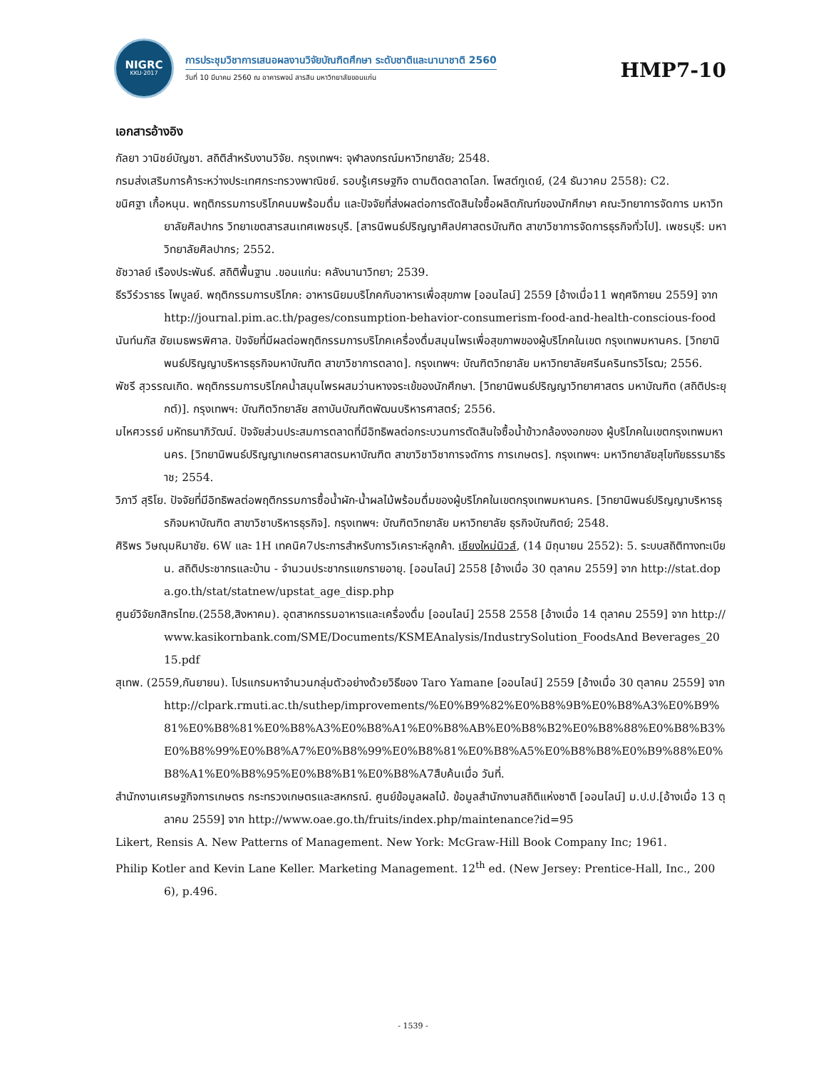NIGRC
KKU·2017
การประชุมวิชาการเสนอผลงานวิจัยบัณฑิตศึกษา ระดับชาติและนานาชาติ 2560
วันที่ 10 มีนาคม 2560 ณ อาคารพจน์ สารสิน มหาวิทยาลัยขอนแก่น
HMP7-10
เอกสารอ้างอิง
กัลยา วานิชย์บัญชา. สถิติสำหรับงานวิจัย. กรุงเทพฯ: จุฬาลงกรณ์มหาวิทยาลัย; 2548.
กรมส่งเสริมการค้าระหว่างประเทศกระทรวงพาณิชย์. รอบรู้เศรษฐกิจ ตามติดตลาดโลก. โพสต์ทูเดย์, (24 ธันวาคม 2558): C2.
ขนิศฐา เกื้อหนุน. พฤติกรรมการบริโภคนมพร้อมดื่ม และปัจจัยที่ส่งผลต่อการตัดสินใจซื้อผลิตภัณฑ์ของนักศึกษา คณะวิทยาการจัดการ มหาวิทยาลัยศิลปากร วิทยาเขตสารสนเทศเพชรบุรี. [สารนิพนธ์ปริญญาศิลปศาสตรบัณฑิต สาขาวิชาการจัดการธุรกิจทั่วไป]. เพชรบุรี: มหาวิทยาลัยศิลปากร; 2552.
ชัชวาลย์ เรืองประพันธ์. สถิติพื้นฐาน .ขอนแก่น: คลังนานาวิทยา; 2539.
ธีรวีร์วราธร ไพบูลย์. พฤติกรรมการบริโภค: อาหารนิยมบริโภคกับอาหารเพื่อสุขภาพ [ออนไลน์] 2559 [อ้างเมื่อ11 พฤศจิกายน 2559] จาก http://journal.pim.ac.th/pages/consumption-behavior-consumerism-food-and-health-conscious-food
นันท์นภัส ชัยเมธพรพิศาล. ปัจจัยที่มีผลต่อพฤติกรรมการบริโภคเครื่องดื่มสมุนไพรเพื่อสุขภาพของผู้บริโภคในเขต กรุงเทพมหานคร. [วิทยานิพนธ์ปริญญาบริหารธุรกิจมหาบัณฑิต สาขาวิชาการตลาด]. กรุงเทพฯ: บัณฑิตวิทยาลัย มหาวิทยาลัยศรีนครินทรวิโรฒ; 2556.
พัชรี สุวรรณเกิด. พฤติกรรมการบริโภคน้ำสมุนไพรผสมว่านหางจระเข้ของนักศึกษา. [วิทยานิพนธ์ปริญญาวิทยาศาสตร มหาบัณฑิต (สถิติประยุกต์)]. กรุงเทพฯ: บัณฑิตวิทยาลัย สถาบันบัณฑิตพัฒนบริหารศาสตร์; 2556.
มไหศวรรย์ มหัทธนาภิวัฒน์. ปัจจัยส่วนประสมการตลาดที่มีอิทธิพลต่อกระบวนการตัดสินใจซื้อน้ำข้าวกล้องงอกของ ผู้บริโภคในเขตกรุงเทพมหานคร. [วิทยานิพนธ์ปริญญาเกษตรศาสตรมหาบัณฑิต สาขาวิชาวิชาการจดัการ การเกษตร]. กรุงเทพฯ: มหาวิทยาลัยสุโขทัยธรรมาธิราช; 2554.
วิภาวี สุริโย. ปัจจัยที่มีอิทธิพลต่อพฤติกรรมการซื้อน้ำผัก-น้ำผลไม้พร้อมดื่มของผู้บริโภคในเขตกรุงเทพมหานคร. [วิทยานิพนธ์ปริญญาบริหารธุรกิจมหาบัณฑิต สาขาวิชาบริหารธุรกิจ]. กรุงเทพฯ: บัณฑิตวิทยาลัย มหาวิทยาลัย ธุรกิจบัณฑิตย์; 2548.
ศิริพร วิษณุมหิมาชัย. 6W และ 1H เทคนิค7ประการสำหรับการวิเคราะห์ลูกค้า. เชียงใหม่นิวส์, (14 มิถุนายน 2552): 5. ระบบสถิติทางทะเบียน. สถิติประชากรและบ้าน - จำนวนประชากรแยกรายอายุ. [ออนไลน์] 2558 [อ้างเมื่อ 30 ตุลาคม 2559] จาก http://stat.dopa.go.th/stat/statnew/upstat_age_disp.php
ศูนย์วิจัยกสิกรไทย.(2558,สิงหาคม). อุตสาหกรรมอาหารและเครื่องดื่ม [ออนไลน์] 2558 2558 [อ้างเมื่อ 14 ตุลาคม 2559] จาก http://www.kasikornbank.com/SME/Documents/KSMEAnalysis/IndustrySolution_FoodsAnd Beverages_2015.pdf
สุเทพ. (2559,กันยายน). โปรแกรมหาจำนวนกลุ่มตัวอย่างด้วยวิธีของ Taro Yamane [ออนไลน์] 2559 [อ้างเมื่อ 30 ตุลาคม 2559] จากhttp://clpark.rmuti.ac.th/suthep/improvements/%E0%B9%82%E0%B8%9B%E0%B8%A3%E0%B9%81%E0%B8%81%E0%B8%A3%E0%B8%A1%E0%B8%AB%E0%B8%B2%E0%B8%88%E0%B8%B3%E0%B8%99%E0%B8%A7%E0%B8%99%E0%B8%81%E0%B8%A5%E0%B8%B8%E0%B9%88%E0%B8%A1%E0%B8%95%E0%B8%B1%E0%B8%A7สืบค้นเมื่อ วันที่.
สำนักงานเศรษฐกิจการเกษตร กระทรวงเกษตรและสหกรณ์. ศูนย์ข้อมูลผลไม้. ข้อมูลสำนักงานสถิติแห่งชาติ [ออนไลน์] ม.ป.ป.[อ้างเมื่อ 13 ตุลาคม 2559] จาก http://www.oae.go.th/fruits/index.php/maintenance?id=95
Likert, Rensis A. New Patterns of Management. New York: McGraw-Hill Book Company Inc; 1961.
Philip Kotler and Kevin Lane Keller. Marketing Management. 12<sup>th</sup> ed. (New Jersey: Prentice-Hall, Inc., 2006), p.496.
- 1539 -